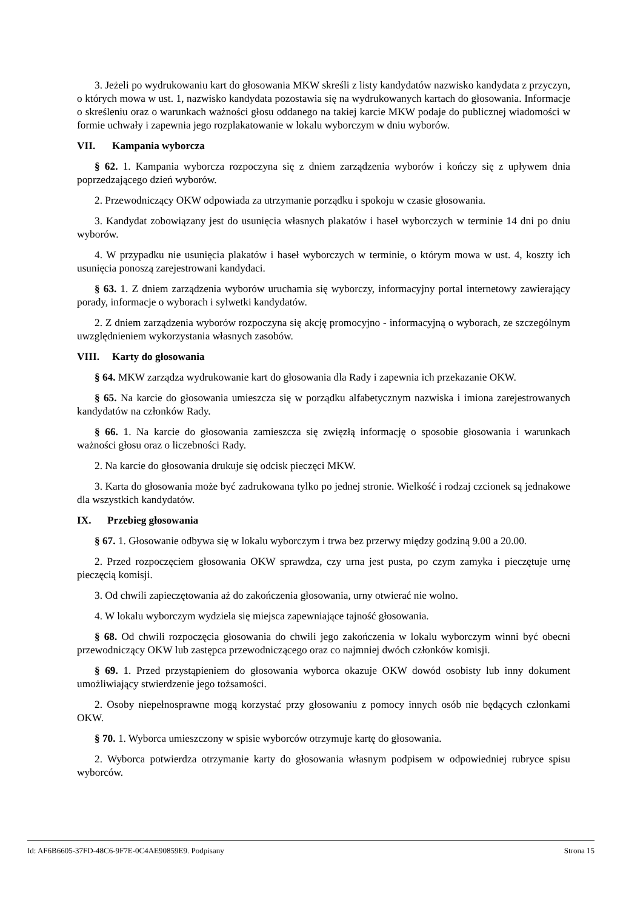3. Jeżeli po wydrukowaniu kart do głosowania MKW skreśli z listy kandydatów nazwisko kandydata z przyczyn, o których mowa w ust. 1, nazwisko kandydata pozostawia się na wydrukowanych kartach do głosowania. Informacje o skreśleniu oraz o warunkach ważności głosu oddanego na takiej karcie MKW podaje do publicznej wiadomości w formie uchwały i zapewnia jego rozplakatowanie w lokalu wyborczym w dniu wyborów.
VII. Kampania wyborcza
§ 62. 1. Kampania wyborcza rozpoczyna się z dniem zarządzenia wyborów i kończy się z upływem dnia poprzedzającego dzień wyborów.
2. Przewodniczący OKW odpowiada za utrzymanie porządku i spokoju w czasie głosowania.
3. Kandydat zobowiązany jest do usunięcia własnych plakatów i haseł wyborczych w terminie 14 dni po dniu wyborów.
4. W przypadku nie usunięcia plakatów i haseł wyborczych w terminie, o którym mowa w ust. 4, koszty ich usunięcia ponoszą zarejestrowani kandydaci.
§ 63. 1. Z dniem zarządzenia wyborów uruchamia się wyborczy, informacyjny portal internetowy zawierający porady, informacje o wyborach i sylwetki kandydatów.
2. Z dniem zarządzenia wyborów rozpoczyna się akcję promocyjno - informacyjną o wyborach, ze szczególnym uwzględnieniem wykorzystania własnych zasobów.
VIII. Karty do głosowania
§ 64. MKW zarządza wydrukowanie kart do głosowania dla Rady i zapewnia ich przekazanie OKW.
§ 65. Na karcie do głosowania umieszcza się w porządku alfabetycznym nazwiska i imiona zarejestrowanych kandydatów na członków Rady.
§ 66. 1. Na karcie do głosowania zamieszcza się zwięzłą informację o sposobie głosowania i warunkach ważności głosu oraz o liczebności Rady.
2. Na karcie do głosowania drukuje się odcisk pieczęci MKW.
3. Karta do głosowania może być zadrukowana tylko po jednej stronie. Wielkość i rodzaj czcionek są jednakowe dla wszystkich kandydatów.
IX. Przebieg głosowania
§ 67. 1. Głosowanie odbywa się w lokalu wyborczym i trwa bez przerwy między godziną 9.00 a 20.00.
2. Przed rozpoczęciem głosowania OKW sprawdza, czy urna jest pusta, po czym zamyka i pieczętuje urnę pieczęcią komisji.
3. Od chwili zapieczętowania aż do zakończenia głosowania, urny otwierać nie wolno.
4. W lokalu wyborczym wydziela się miejsca zapewniające tajność głosowania.
§ 68. Od chwili rozpoczęcia głosowania do chwili jego zakończenia w lokalu wyborczym winni być obecni przewodniczący OKW lub zastępca przewodniczącego oraz co najmniej dwóch członków komisji.
§ 69. 1. Przed przystąpieniem do głosowania wyborca okazuje OKW dowód osobisty lub inny dokument umożliwiający stwierdzenie jego tożsamości.
2. Osoby niepełnosprawne mogą korzystać przy głosowaniu z pomocy innych osób nie będących członkami OKW.
§ 70. 1. Wyborca umieszczony w spisie wyborców otrzymuje kartę do głosowania.
2. Wyborca potwierdza otrzymanie karty do głosowania własnym podpisem w odpowiedniej rubryce spisu wyborców.
Id: AF6B6605-37FD-48C6-9F7E-0C4AE90859E9. Podpisany Strona 15